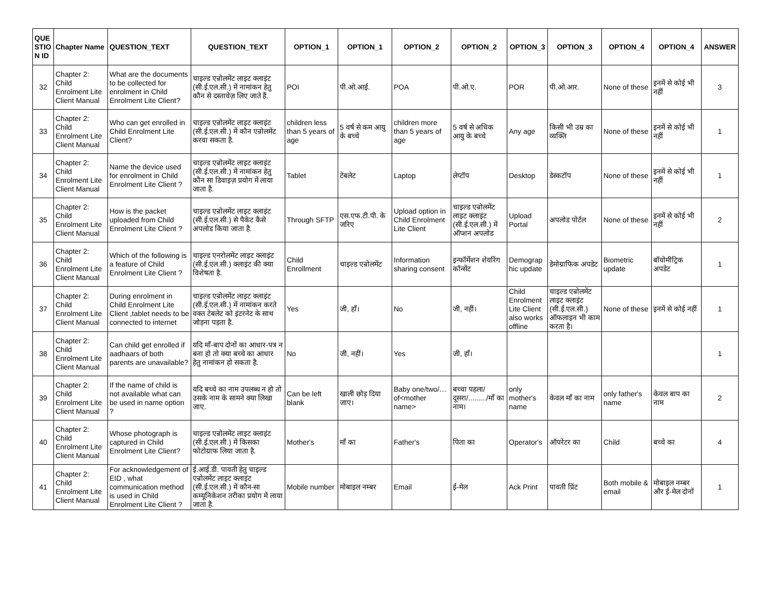| QUE STIO N ID | Chapter Name | QUESTION_TEXT | QUESTION_TEXT | OPTION_1 | OPTION_1 | OPTION_2 | OPTION_2 | OPTION_3 | OPTION_3 | OPTION_4 | OPTION_4 | ANSWER |
| --- | --- | --- | --- | --- | --- | --- | --- | --- | --- | --- | --- | --- |
| 32 | Chapter 2: Child Enrolment Lite Client Manual | What are the documents to be collected for enrolment in Child Enrolment Lite Client? | चाइल्ड एन्रोलमेंट लाइट क्लाइंट (सी.ई.एल.सी.) में नामांकन हेतु कौन से दस्तावेज़ लिए जाते हैं. | POI | पी.ओ.आई. | POA | पी.ओ.ए. | POR | पी.ओ.आर. | None of these | इनमें से कोई भी नहीं | 3 |
| 33 | Chapter 2: Child Enrolment Lite Client Manual | Who can get enrolled in Child Enrolment Lite Client? | चाइल्ड एन्रोलमेंट लाइट क्लाइंट (सी.ई.एल.सी.) में कौन एन्रोलमेंट करवा सकता है. | children less than 5 years of age | 5 वर्ष से कम आयु के बच्चे | children more than 5 years of age | 5 वर्ष से अधिक आयु के बच्चे | Any age | किसी भी उम्र का व्यक्ति | None of these | इनमें से कोई भी नहीं | 1 |
| 34 | Chapter 2: Child Enrolment Lite Client Manual | Name the device used for enrolment in Child Enrolment Lite Client ? | चाइल्ड एन्रोलमेंट लाइट क्लाइंट (सी.ई.एल.सी.) में नामांकन हेतु कौन सा डिवाइज़ प्रयोग में लाया जाता है. | Tablet | टेबलेट | Laptop | लेप्टॉप | Desktop | डेस्कटॉप | None of these | इनमें से कोई भी नहीं | 1 |
| 35 | Chapter 2: Child Enrolment Lite Client Manual | How is the packet uploaded from Child Enrolment Lite Client ? | चाइल्ड एन्रोलमेंट लाइट क्लाइंट (सी.ई.एल.सी.) से पैकेट कैसे अपलोड किया जाता है. | Through SFTP | एस.एफ.टी.पी. के जरिए | Upload option in Child Enrolment Lite Client | चाइल्ड एन्रोलमेंट लाइट क्लाइंट (सी.ई.एल.सी.) में ऑप्शन अपलोड | Upload Portal | अपलोड पोर्टल | None of these | इनमें से कोई भी नहीं | 2 |
| 36 | Chapter 2: Child Enrolment Lite Client Manual | Which of the following is a feature of Child Enrolment Lite Client ? | चाइल्ड एनरोलमेंट लाइट क्लाइंट (सी.ई.एल.सी.) क्लाइंट की क्या विशेषता है. | Child Enrollment | चाइल्ड एन्रोलमेंट | Information sharing consent | इन्फॉर्मेशन शेयरिंग कॉन्सेंट | Demograp hic update | डेमोग्राफिक अपडेट | Biometric update | बॉयोमीट्रिक अपडेट | 1 |
| 37 | Chapter 2: Child Enrolment Lite Client Manual | During enrolment in Child Enrolment Lite Client ,tablet needs to be connected to internet | चाइल्ड एन्रोलमेंट लाइट क्लाइंट (सी.ई.एल.सी.) में नामांकन करते वक्त टेबलेट को इंटरनेट के साथ जोड़ना पड़ता है. | Yes | जी, हाँ। | No | जी, नहीं। | Child Enrolment Lite Client also works offline | चाइल्ड एन्रोलमेंट लाइट क्लाइंट (सी.ई.एल.सी.) ऑफलाइन भी काम करता है। | None of these | इनमें से कोई नहीं | 1 |
| 38 | Chapter 2: Child Enrolment Lite Client Manual | Can child get enrolled if aadhaars of both parents are unavailable? | यदि माँ-बाप दोनों का आधार-पत्र न बना हो तो क्या बच्चे का आधार हेतु नामांकन हो सकता है. | No | जी, नहीं। | Yes | जी, हाँ। | | | | | 1 |
| 39 | Chapter 2: Child Enrolment Lite Client Manual | If the name of child is not available what can be used in name option ? | यदि बच्चे का नाम उपलब्ध न हो तो उसके नाम के सामने क्या लिखा जाए. | Can be left blank | खाली छोड़ दिया जाए। | Baby one/two/… of<mother name> | बच्चा पहला/दूसरा/........./माँ का नाम। | only mother's name | केवल माँ का नाम | only father's name | केवल बाप का नाम | 2 |
| 40 | Chapter 2: Child Enrolment Lite Client Manual | Whose photograph is captured in Child Enrolment Lite Client? | चाइल्ड एन्रोलमेंट लाइट क्लाइंट (सी.ई.एल.सी.) में किसका फोटोग्राफ लिया जाता है. | Mother's | माँ का | Father's | पिता का | Operator's | ऑपरेटर का | Child | बच्चे का | 4 |
| 41 | Chapter 2: Child Enrolment Lite Client Manual | For acknowledgement of EID , what communication method is used in Child Enrolment Lite Client ? | ई.आई.डी. पावती हेतु चाइल्ड एन्रोलमेंट लाइट क्लाइंट (सी.ई.एल.सी.) में कौन-सा कम्यूनिकेशन तरीका प्रयोग में लाया जाता है. | Mobile number | मोबाइल नम्बर | Email | ई-मेल | Ack Print | पावती प्रिंट | Both mobile & email | मोबाइल नम्बर और ई-मेल दोनों | 1 |